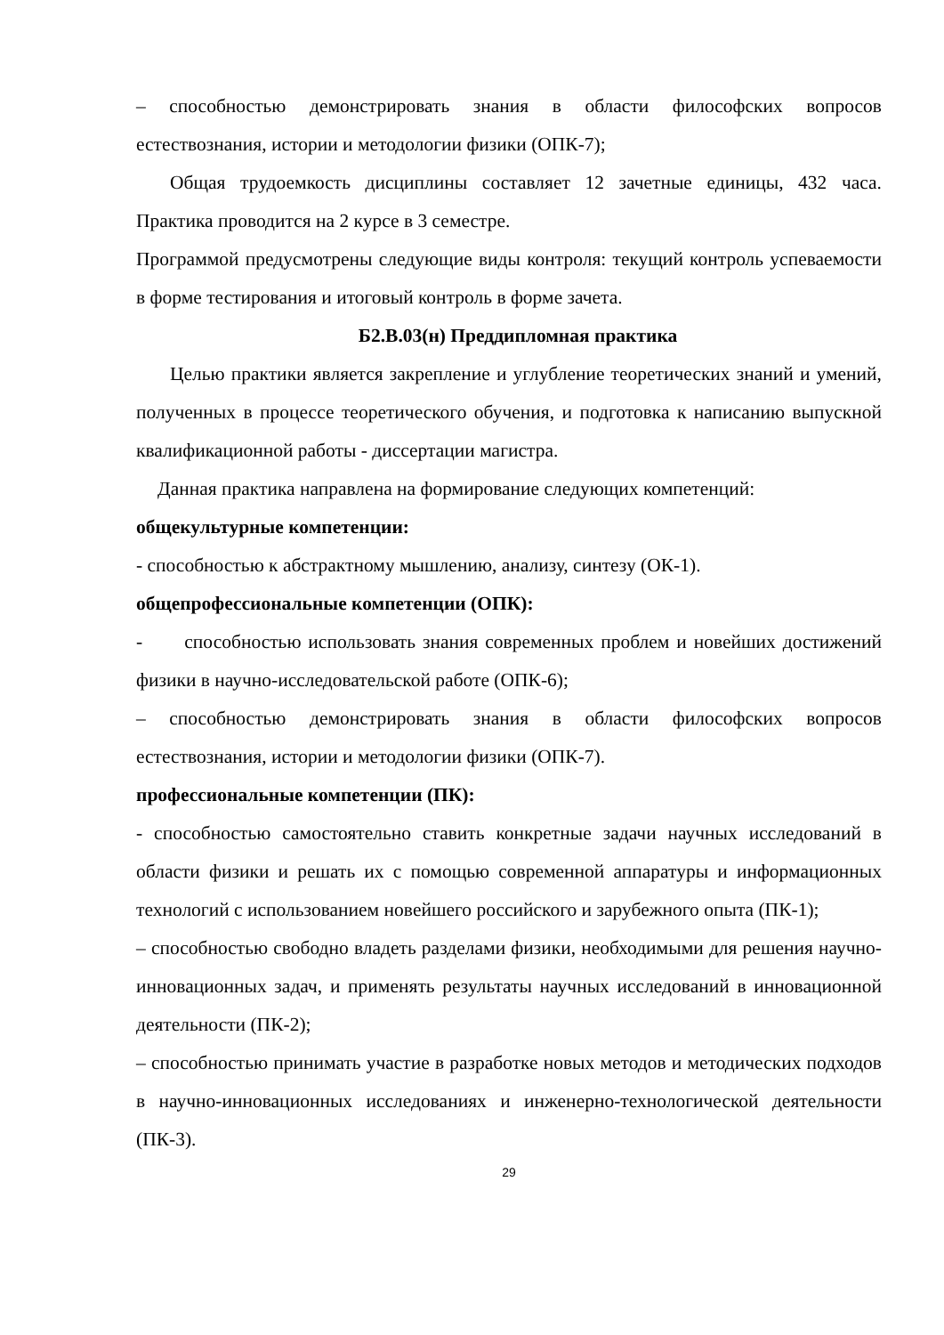– способностью демонстрировать знания в области философских вопросов естествознания, истории и методологии физики (ОПК-7);
Общая трудоемкость дисциплины составляет 12 зачетные единицы, 432 часа. Практика проводится на 2 курсе в 3 семестре.
Программой предусмотрены следующие виды контроля: текущий контроль успеваемости в форме тестирования и итоговый контроль в форме зачета.
Б2.В.03(н) Преддипломная практика
Целью практики является закрепление и углубление теоретических знаний и умений, полученных в процессе теоретического обучения, и подготовка к написанию выпускной квалификационной работы - диссертации магистра.
Данная практика направлена на формирование следующих компетенций:
общекультурные компетенции:
- способностью к абстрактному мышлению, анализу, синтезу (ОК-1).
общепрофессиональные компетенции (ОПК):
- способностью использовать знания современных проблем и новейших достижений физики в научно-исследовательской работе (ОПК-6);
– способностью демонстрировать знания в области философских вопросов естествознания, истории и методологии физики (ОПК-7).
профессиональные компетенции (ПК):
- способностью самостоятельно ставить конкретные задачи научных исследований в области физики и решать их с помощью современной аппаратуры и информационных технологий с использованием новейшего российского и зарубежного опыта (ПК-1);
– способностью свободно владеть разделами физики, необходимыми для решения научно-инновационных задач, и применять результаты научных исследований в инновационной деятельности (ПК-2);
– способностью принимать участие в разработке новых методов и методических подходов в научно-инновационных исследованиях и инженерно-технологической деятельности (ПК-3).
29